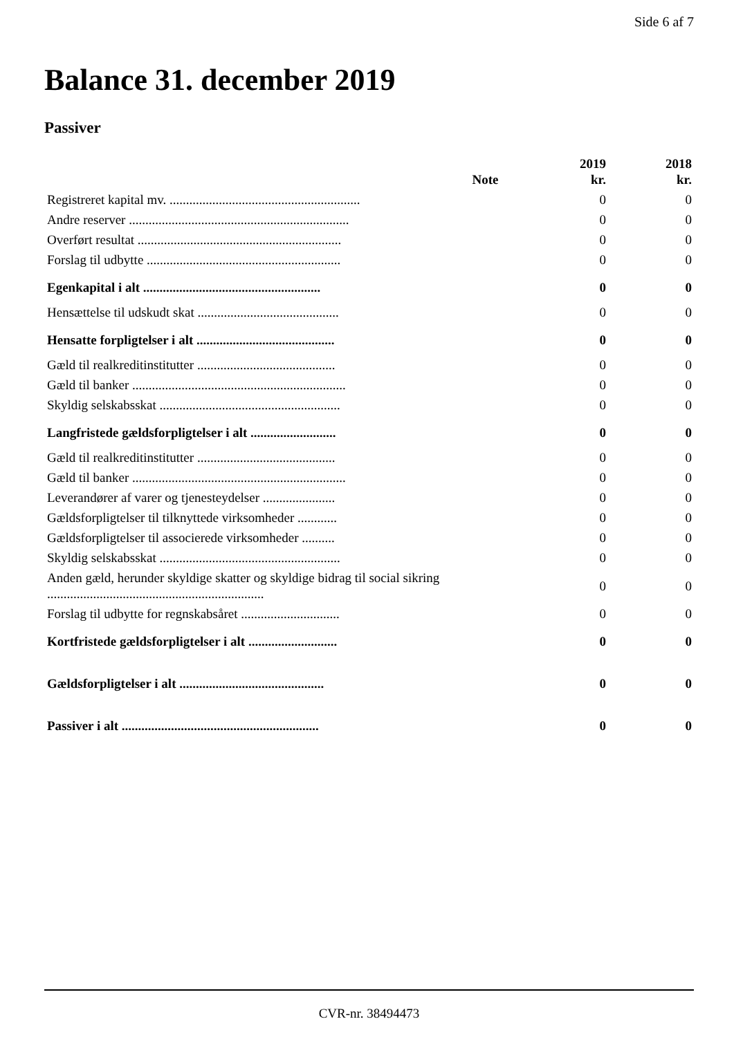Side 6 af 7
Balance 31. december 2019
Passiver
| | Note | 2019 kr. | 2018 kr. |
| --- | --- | --- | --- |
| Registreret kapital mv. .......................................................... | | 0 | 0 |
| Andre reserver ................................................................... | | 0 | 0 |
| Overført resultat .............................................................. | | 0 | 0 |
| Forslag til udbytte ........................................................... | | 0 | 0 |
| Egenkapital i alt ...................................................... | | 0 | 0 |
| Hensættelse til udskudt skat ........................................... | | 0 | 0 |
| Hensatte forpligtelser i alt .......................................... | | 0 | 0 |
| Gæld til realkreditinstitutter .......................................... | | 0 | 0 |
| Gæld til banker ................................................................. | | 0 | 0 |
| Skyldig selskabsskat ....................................................... | | 0 | 0 |
| Langfristede gældsforpligtelser i alt .......................... | | 0 | 0 |
| Gæld til realkreditinstitutter .......................................... | | 0 | 0 |
| Gæld til banker ................................................................. | | 0 | 0 |
| Leverandører af varer og tjenesteydelser ...................... | | 0 | 0 |
| Gældsforpligtelser til tilknyttede virksomheder ............ | | 0 | 0 |
| Gældsforpligtelser til associerede virksomheder .......... | | 0 | 0 |
| Skyldig selskabsskat ....................................................... | | 0 | 0 |
| Anden gæld, herunder skyldige skatter og skyldige bidrag til social sikring .................................................................. | | 0 | 0 |
| Forslag til udbytte for regnskabsåret .............................. | | 0 | 0 |
| Kortfristede gældsforpligtelser i alt ........................... | | 0 | 0 |
| Gældsforpligtelser i alt ............................................ | | 0 | 0 |
| Passiver i alt ............................................................ | | 0 | 0 |
CVR-nr. 38494473